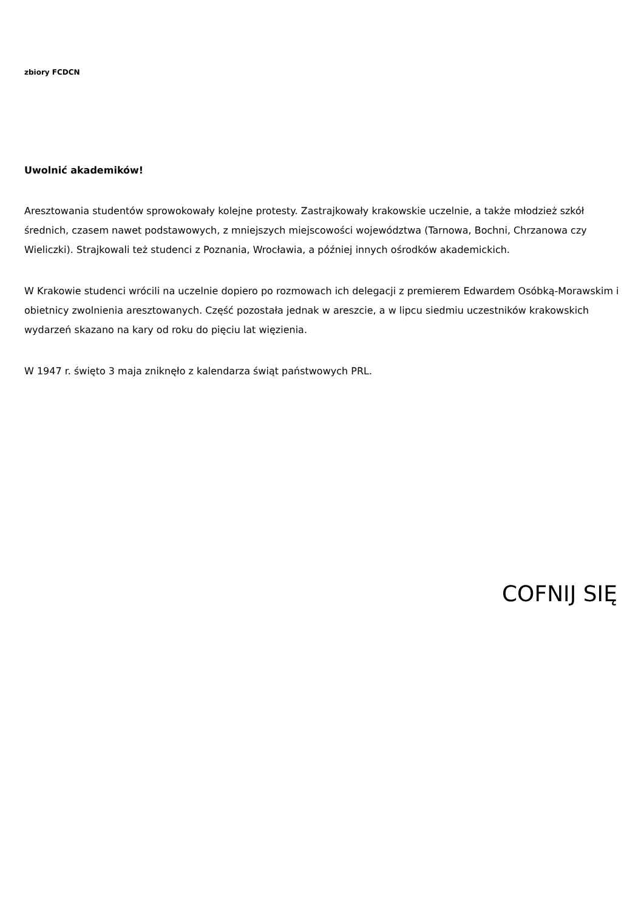zbiory FCDCN
Uwolnić akademików!
Aresztowania studentów sprowokowały kolejne protesty. Zastrajkowały krakowskie uczelnie, a także młodzież szkół średnich, czasem nawet podstawowych, z mniejszych miejscowości województwa (Tarnowa, Bochni, Chrzanowa czy Wieliczki). Strajkowali też studenci z Poznania, Wrocławia, a później innych ośrodków akademickich.
W Krakowie studenci wrócili na uczelnie dopiero po rozmowach ich delegacji z premierem Edwardem Osóbką-Morawskim i obietnicy zwolnienia aresztowanych. Część pozostała jednak w areszcie, a w lipcu siedmiu uczestników krakowskich wydarzeń skazano na kary od roku do pięciu lat więzienia.
W 1947 r. święto 3 maja zniknęło z kalendarza świąt państwowych PRL.
COFNIJ SIĘ